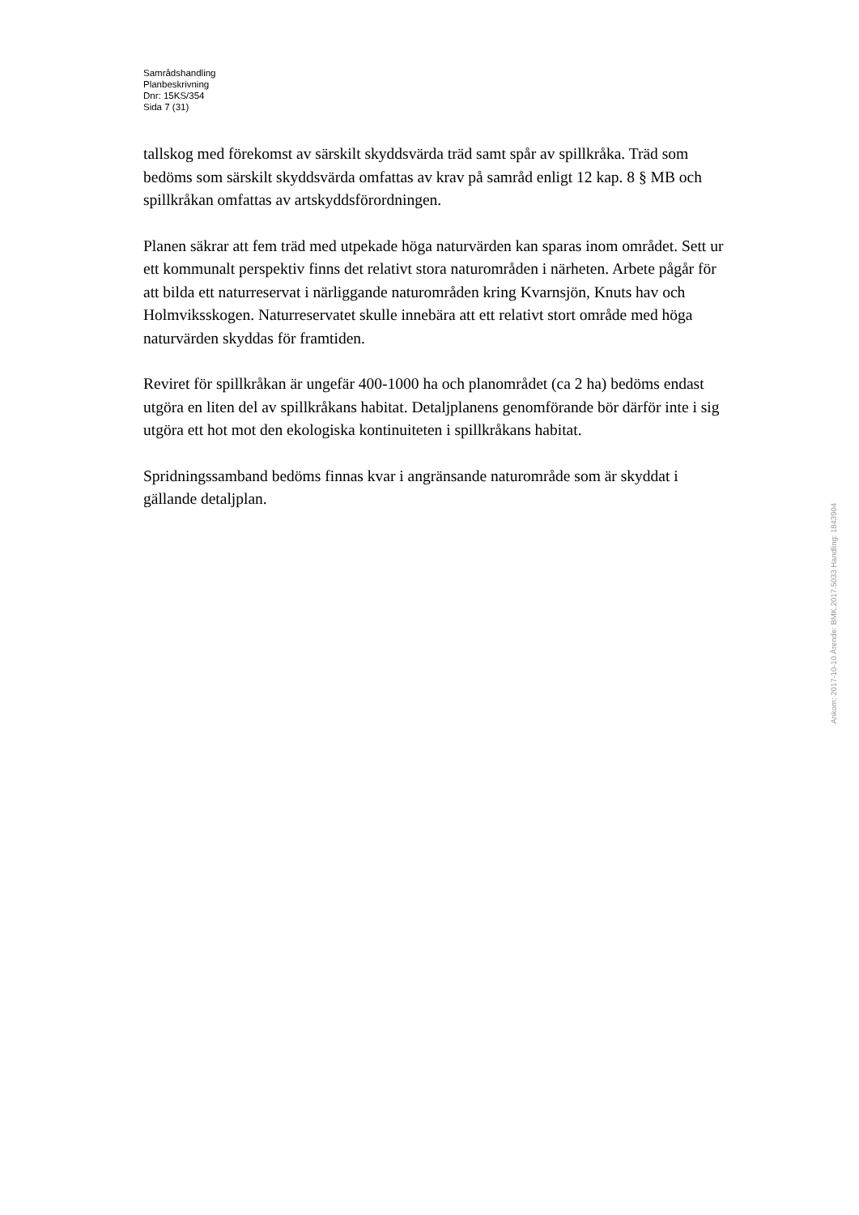Samrådshandling
Planbeskrivning
Dnr: 15KS/354
Sida 7 (31)
tallskog med förekomst av särskilt skyddsvärda träd samt spår av spillkråka. Träd som bedöms som särskilt skyddsvärda omfattas av krav på samråd enligt 12 kap. 8 § MB och spillkråkan omfattas av artskyddsförordningen.
Planen säkrar att fem träd med utpekade höga naturvärden kan sparas inom området. Sett ur ett kommunalt perspektiv finns det relativt stora naturområden i närheten. Arbete pågår för att bilda ett naturreservat i närliggande naturområden kring Kvarnsjön, Knuts hav och Holmviksskogen. Naturreservatet skulle innebära att ett relativt stort område med höga naturvärden skyddas för framtiden.
Reviret för spillkråkan är ungefär 400-1000 ha och planområdet (ca 2 ha) bedöms endast utgöra en liten del av spillkråkans habitat. Detaljplanens genomförande bör därför inte i sig utgöra ett hot mot den ekologiska kontinuiteten i spillkråkans habitat.
Spridningssamband bedöms finnas kvar i angränsande naturområde som är skyddat i gällande detaljplan.
Ankom: 2017-10-10 Ärende: BMK.2017.5033 Handling: 1843904